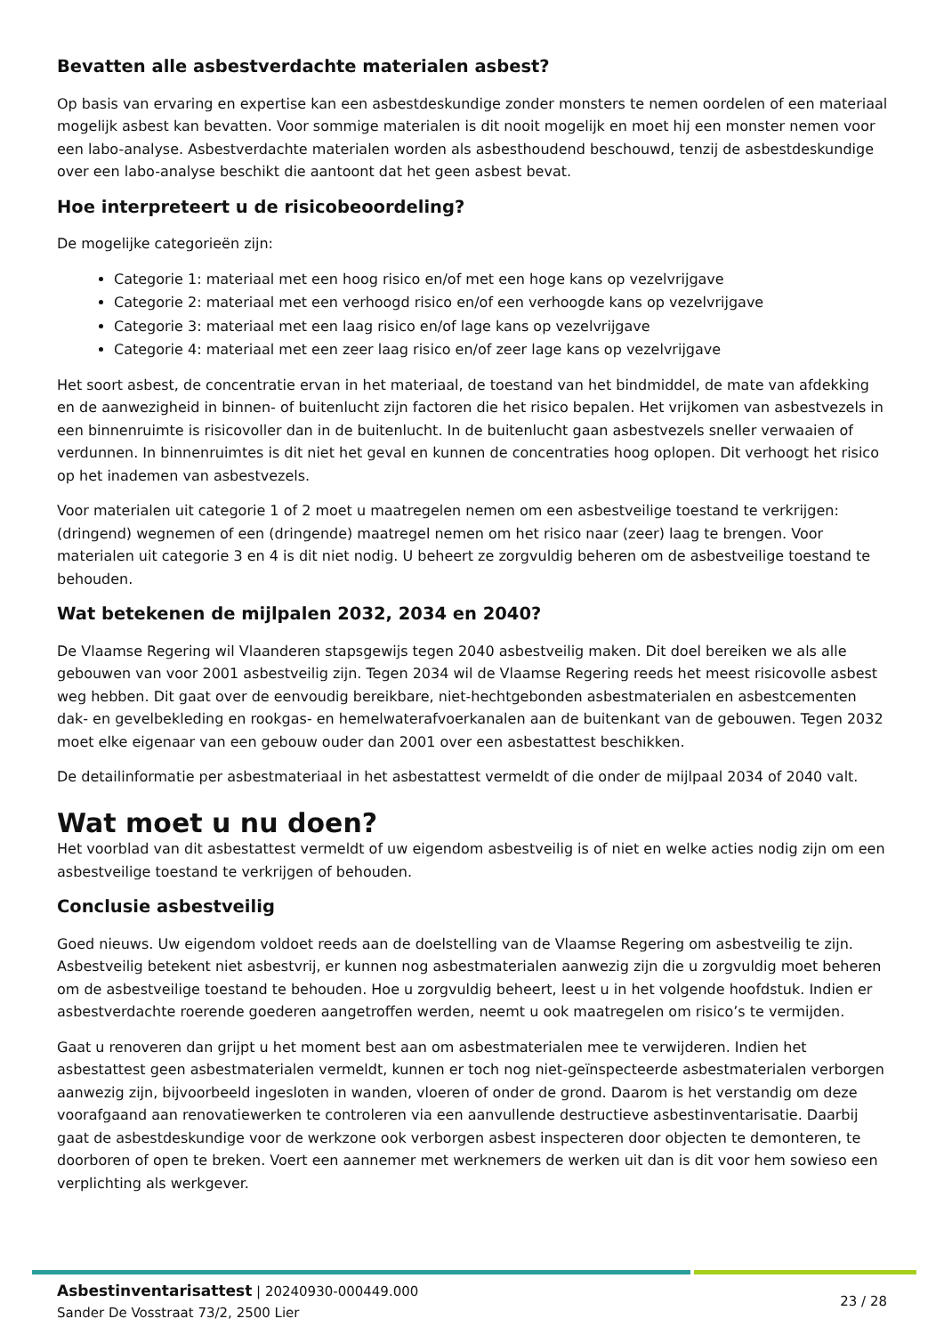Bevatten alle asbestverdachte materialen asbest?
Op basis van ervaring en expertise kan een asbestdeskundige zonder monsters te nemen oordelen of een materiaal mogelijk asbest kan bevatten. Voor sommige materialen is dit nooit mogelijk en moet hij een monster nemen voor een labo-analyse. Asbestverdachte materialen worden als asbesthoudend beschouwd, tenzij de asbestdeskundige over een labo-analyse beschikt die aantoont dat het geen asbest bevat.
Hoe interpreteert u de risicobeoordeling?
De mogelijke categorieën zijn:
Categorie 1: materiaal met een hoog risico en/of met een hoge kans op vezelvrijgave
Categorie 2: materiaal met een verhoogd risico en/of een verhoogde kans op vezelvrijgave
Categorie 3: materiaal met een laag risico en/of lage kans op vezelvrijgave
Categorie 4: materiaal met een zeer laag risico en/of zeer lage kans op vezelvrijgave
Het soort asbest, de concentratie ervan in het materiaal, de toestand van het bindmiddel, de mate van afdekking en de aanwezigheid in binnen- of buitenlucht zijn factoren die het risico bepalen. Het vrijkomen van asbestvezels in een binnenruimte is risicovoller dan in de buitenlucht. In de buitenlucht gaan asbestvezels sneller verwaaien of verdunnen. In binnenruimtes is dit niet het geval en kunnen de concentraties hoog oplopen. Dit verhoogt het risico op het inademen van asbestvezels.
Voor materialen uit categorie 1 of 2 moet u maatregelen nemen om een asbestveilige toestand te verkrijgen: (dringend) wegnemen of een (dringende) maatregel nemen om het risico naar (zeer) laag te brengen. Voor materialen uit categorie 3 en 4 is dit niet nodig. U beheert ze zorgvuldig beheren om de asbestveilige toestand te behouden.
Wat betekenen de mijlpalen 2032, 2034 en 2040?
De Vlaamse Regering wil Vlaanderen stapsgewijs tegen 2040 asbestveilig maken. Dit doel bereiken we als alle gebouwen van voor 2001 asbestveilig zijn. Tegen 2034 wil de Vlaamse Regering reeds het meest risicovolle asbest weg hebben. Dit gaat over de eenvoudig bereikbare, niet-hechtgebonden asbestmaterialen en asbestcementen dak- en gevelbekleding en rookgas- en hemelwaterafvoerkanalen aan de buitenkant van de gebouwen. Tegen 2032 moet elke eigenaar van een gebouw ouder dan 2001 over een asbestattest beschikken.
De detailinformatie per asbestmateriaal in het asbestattest vermeldt of die onder de mijlpaal 2034 of 2040 valt.
Wat moet u nu doen?
Het voorblad van dit asbestattest vermeldt of uw eigendom asbestveilig is of niet en welke acties nodig zijn om een asbestveilige toestand te verkrijgen of behouden.
Conclusie asbestveilig
Goed nieuws. Uw eigendom voldoet reeds aan de doelstelling van de Vlaamse Regering om asbestveilig te zijn. Asbestveilig betekent niet asbestvrij, er kunnen nog asbestmaterialen aanwezig zijn die u zorgvuldig moet beheren om de asbestveilige toestand te behouden. Hoe u zorgvuldig beheert, leest u in het volgende hoofdstuk. Indien er asbestverdachte roerende goederen aangetroffen werden, neemt u ook maatregelen om risico’s te vermijden.
Gaat u renoveren dan grijpt u het moment best aan om asbestmaterialen mee te verwijderen. Indien het asbestattest geen asbestmaterialen vermeldt, kunnen er toch nog niet-geïnspecteerde asbestmaterialen verborgen aanwezig zijn, bijvoorbeeld ingesloten in wanden, vloeren of onder de grond. Daarom is het verstandig om deze voorafgaand aan renovatiewerken te controleren via een aanvullende destructieve asbestinventarisatie. Daarbij gaat de asbestdeskundige voor de werkzone ook verborgen asbest inspecteren door objecten te demonteren, te doorboren of open te breken. Voert een aannemer met werknemers de werken uit dan is dit voor hem sowieso een verplichting als werkgever.
Asbestinventarisattest | 20240930-000449.000
Sander De Vosstraat 73/2, 2500 Lier
23 / 28